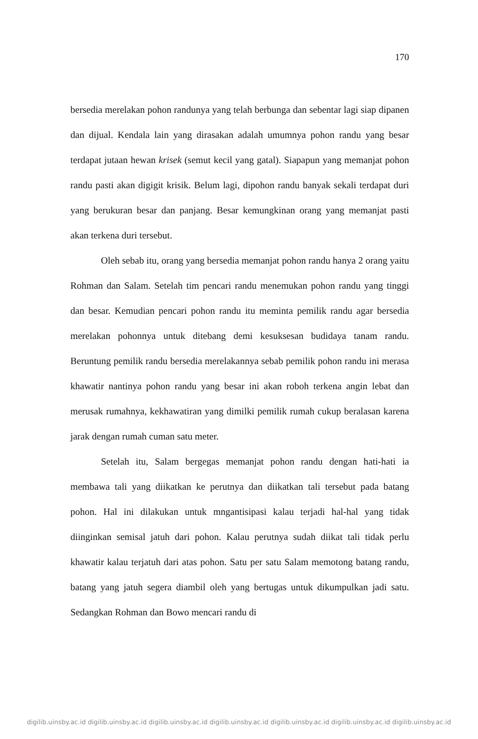170
bersedia merelakan pohon randunya yang telah berbunga dan sebentar lagi siap dipanen dan dijual. Kendala lain yang dirasakan adalah umumnya pohon randu yang besar terdapat jutaan hewan krisek (semut kecil yang gatal). Siapapun yang memanjat pohon randu pasti akan digigit krisik. Belum lagi, dipohon randu banyak sekali terdapat duri yang berukuran besar dan panjang. Besar kemungkinan orang yang memanjat pasti akan terkena duri tersebut.
Oleh sebab itu, orang yang bersedia memanjat pohon randu hanya 2 orang yaitu Rohman dan Salam. Setelah tim pencari randu menemukan pohon randu yang tinggi dan besar. Kemudian pencari pohon randu itu meminta pemilik randu agar bersedia merelakan pohonnya untuk ditebang demi kesuksesan budidaya tanam randu. Beruntung pemilik randu bersedia merelakannya sebab pemilik pohon randu ini merasa khawatir nantinya pohon randu yang besar ini akan roboh terkena angin lebat dan merusak rumahnya, kekhawatiran yang dimilki pemilik rumah cukup beralasan karena jarak dengan rumah cuman satu meter.
Setelah itu, Salam bergegas memanjat pohon randu dengan hati-hati ia membawa tali yang diikatkan ke perutnya dan diikatkan tali tersebut pada batang pohon. Hal ini dilakukan untuk mngantisipasi kalau terjadi hal-hal yang tidak diinginkan semisal jatuh dari pohon. Kalau perutnya sudah diikat tali tidak perlu khawatir kalau terjatuh dari atas pohon. Satu per satu Salam memotong batang randu, batang yang jatuh segera diambil oleh yang bertugas untuk dikumpulkan jadi satu. Sedangkan Rohman dan Bowo mencari randu di
digilib.uinsby.ac.id digilib.uinsby.ac.id digilib.uinsby.ac.id digilib.uinsby.ac.id digilib.uinsby.ac.id digilib.uinsby.ac.id digilib.uinsby.ac.id